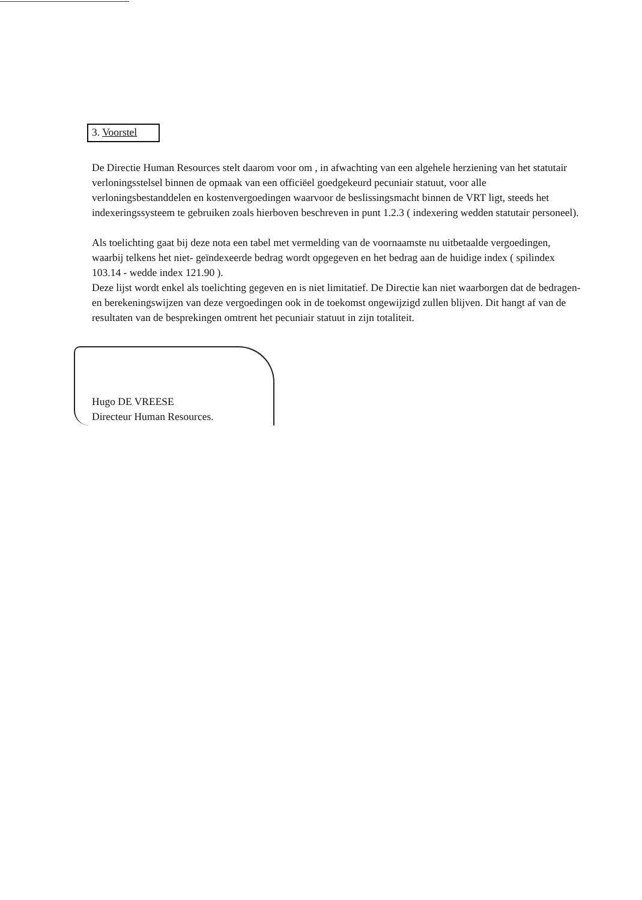3. Voorstel
De Directie Human Resources stelt daarom voor om , in afwachting van een algehele herziening van het statutair verloningsstelsel binnen de opmaak van een officiëel goedgekeurd pecuniair statuut, voor alle verloningsbestanddelen en kostenvergoedingen waarvoor de beslissingsmacht binnen de VRT ligt, steeds het indexeringssysteem te gebruiken zoals hierboven beschreven in punt 1.2.3 ( indexering wedden statutair personeel).
Als toelichting gaat bij deze nota een tabel met vermelding van de voornaamste nu uitbetaalde vergoedingen, waarbij telkens het niet- geïndexeerde bedrag wordt opgegeven en het bedrag aan de huidige index ( spilindex 103.14 - wedde index 121.90 ).
Deze lijst wordt enkel als toelichting gegeven en is niet limitatief. De Directie kan niet waarborgen dat de bedragen- en berekeningswijzen van deze vergoedingen ook in de toekomst ongewijzigd zullen blijven. Dit hangt af van de resultaten van de besprekingen omtrent het pecuniair statuut in zijn totaliteit.
Hugo DE VREESE
Directeur Human Resources.